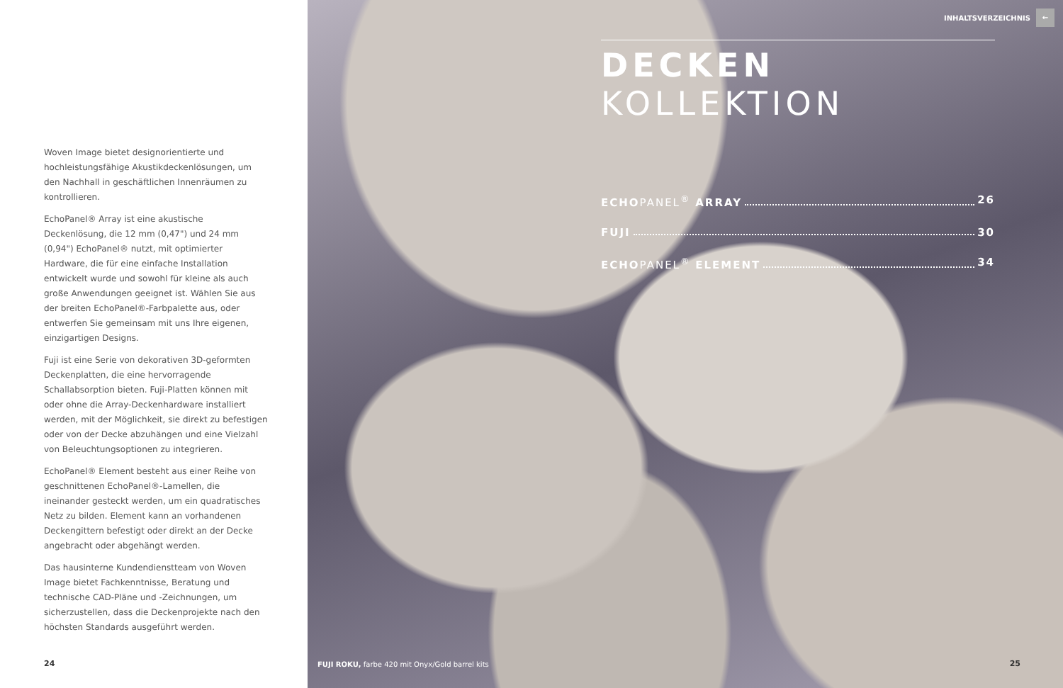Woven Image bietet designorientierte und hochleistungsfähige Akustikdeckenlösungen, um den Nachhall in geschäftlichen Innenräumen zu kontrollieren.
EchoPanel® Array ist eine akustische Deckenlösung, die 12 mm (0,47") und 24 mm (0,94") EchoPanel® nutzt, mit optimierter Hardware, die für eine einfache Installation entwickelt wurde und sowohl für kleine als auch große Anwendungen geeignet ist. Wählen Sie aus der breiten EchoPanel®-Farbpalette aus, oder entwerfen Sie gemeinsam mit uns Ihre eigenen, einzigartigen Designs.
Fuji ist eine Serie von dekorativen 3D-geformten Deckenplatten, die eine hervorragende Schallabsorption bieten. Fuji-Platten können mit oder ohne die Array-Deckenhardware installiert werden, mit der Möglichkeit, sie direkt zu befestigen oder von der Decke abzuhängen und eine Vielzahl von Beleuchtungsoptionen zu integrieren.
EchoPanel® Element besteht aus einer Reihe von geschnittenen EchoPanel®-Lamellen, die ineinander gesteckt werden, um ein quadratisches Netz zu bilden. Element kann an vorhandenen Deckengittern befestigt oder direkt an der Decke angebracht oder abgehängt werden.
Das hausinterne Kundendienstteam von Woven Image bietet Fachkenntnisse, Beratung und technische CAD-Pläne und -Zeichnungen, um sicherzustellen, dass die Deckenprojekte nach den höchsten Standards ausgeführt werden.
24
INHALTSVERZEICHNIS ←
DECKEN KOLLEKTION
ECHOPANEL<sup>®</sup> ARRAY 26
FUJI 30
ECHOPANEL<sup>®</sup> ELEMENT 34
FUJI ROKU, farbe 420 mit Onyx/Gold barrel kits
25